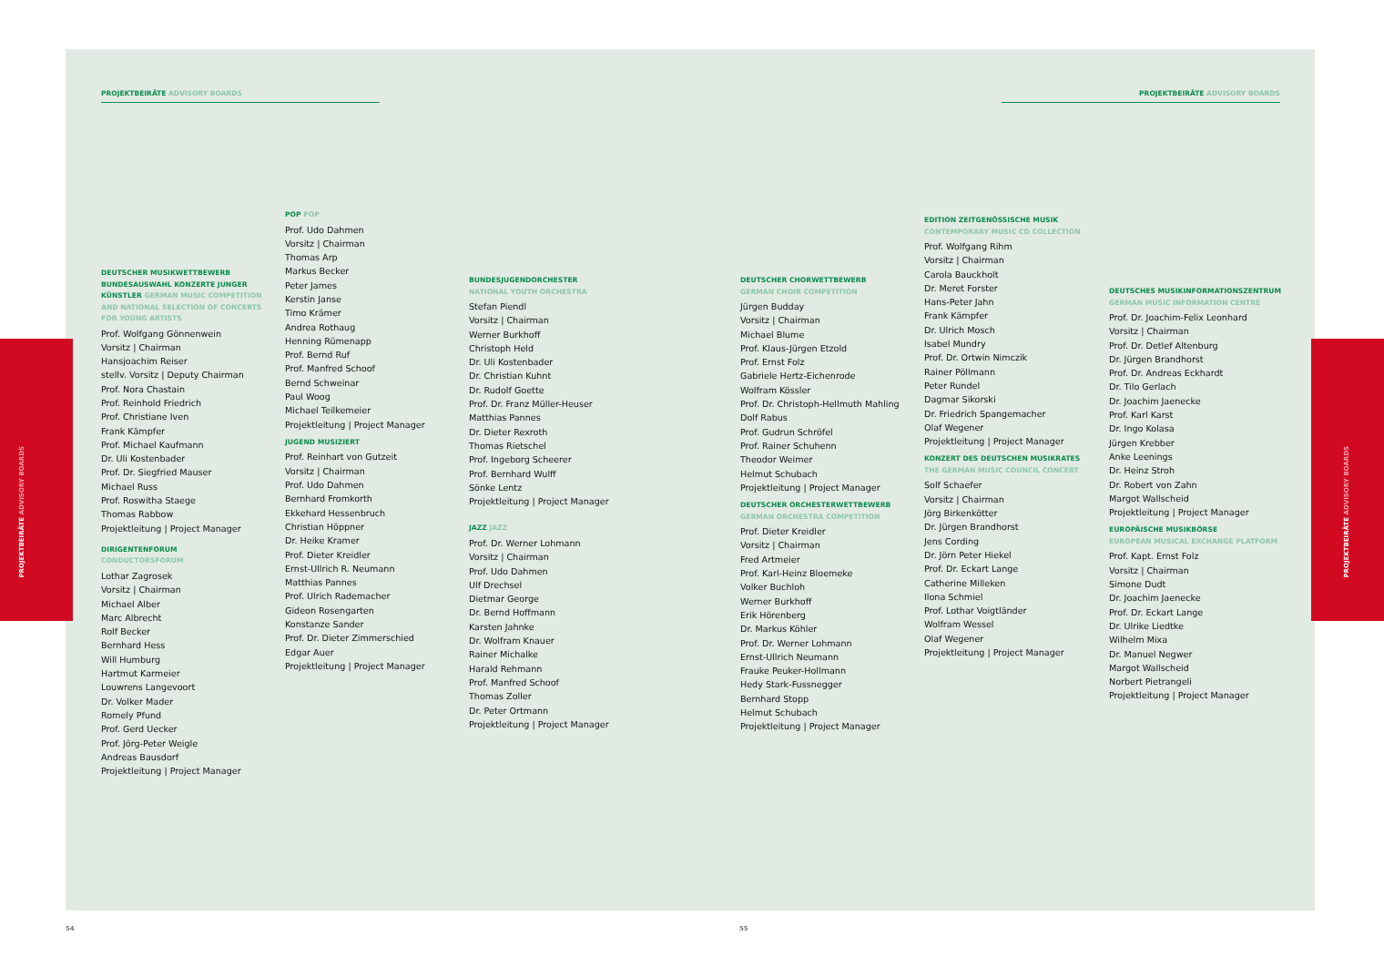PROJEKTBEIRÄTE ADVISORY BOARDS
PROJEKTBEIRÄTE ADVISORY BOARDS
PROJEKTBEIRÄTE ADVISORY BOARDS PROJEKTBEIRÄTE ADVISORY BOARDS
DEUTSCHER MUSIKWETTBEWERB BUNDESAUSWAHL KONZERTE JUNGER KÜNSTLER GERMAN MUSIC COMPETITION AND NATIONAL SELECTION OF CONCERTS FOR YOUNG ARTISTS
Prof. Wolfgang Gönnenwein
Vorsitz | Chairman
Hansjoachim Reiser
stellv. Vorsitz | Deputy Chairman
Prof. Nora Chastain
Prof. Reinhold Friedrich
Prof. Christiane Iven
Frank Kämpfer
Prof. Michael Kaufmann
Dr. Uli Kostenbader
Prof. Dr. Siegfried Mauser
Michael Russ
Prof. Roswitha Staege
Thomas Rabbow
Projektleitung | Project Manager
DIRIGENTENFORUM
CONDUCTORSFORUM
Lothar Zagrosek
Vorsitz | Chairman
Michael Alber
Marc Albrecht
Rolf Becker
Bernhard Hess
Will Humburg
Hartmut Karmeier
Louwrens Langevoort
Dr. Volker Mader
Romely Pfund
Prof. Gerd Uecker
Prof. Jörg-Peter Weigle
Andreas Bausdorf
Projektleitung | Project Manager
POP POP
Prof. Udo Dahmen
Vorsitz | Chairman
Thomas Arp
Markus Becker
Peter James
Kerstin Janse
Timo Krämer
Andrea Rothaug
Henning Rümenapp
Prof. Bernd Ruf
Prof. Manfred Schoof
Bernd Schweinar
Paul Woog
Michael Teilkemeier
Projektleitung | Project Manager
JUGEND MUSIZIERT
Prof. Reinhart von Gutzeit
Vorsitz | Chairman
Prof. Udo Dahmen
Bernhard Fromkorth
Ekkehard Hessenbruch
Christian Höppner
Dr. Heike Kramer
Prof. Dieter Kreidler
Ernst-Ullrich R. Neumann
Matthias Pannes
Prof. Ulrich Rademacher
Gideon Rosengarten
Konstanze Sander
Prof. Dr. Dieter Zimmerschied
Edgar Auer
Projektleitung | Project Manager
BUNDESJUGENDORCHESTER
NATIONAL YOUTH ORCHESTRA
Stefan Piendl
Vorsitz | Chairman
Werner Burkhoff
Christoph Held
Dr. Uli Kostenbader
Dr. Christian Kuhnt
Dr. Rudolf Goette
Prof. Dr. Franz Müller-Heuser
Matthias Pannes
Dr. Dieter Rexroth
Thomas Rietschel
Prof. Ingeborg Scheerer
Prof. Bernhard Wulff
Sönke Lentz
Projektleitung | Project Manager
JAZZ JAZZ
Prof. Dr. Werner Lohmann
Vorsitz | Chairman
Prof. Udo Dahmen
Ulf Drechsel
Dietmar George
Dr. Bernd Hoffmann
Karsten Jahnke
Dr. Wolfram Knauer
Rainer Michalke
Harald Rehmann
Prof. Manfred Schoof
Thomas Zoller
Dr. Peter Ortmann
Projektleitung | Project Manager
DEUTSCHER CHORWETTBEWERB
GERMAN CHOIR COMPETITION
Jürgen Budday
Vorsitz | Chairman
Michael Blume
Prof. Klaus-Jürgen Etzold
Prof. Ernst Folz
Gabriele Hertz-Eichenrode
Wolfram Kössler
Prof. Dr. Christoph-Hellmuth Mahling
Dolf Rabus
Prof. Gudrun Schröfel
Prof. Rainer Schuhenn
Theodor Weimer
Helmut Schubach
Projektleitung | Project Manager
DEUTSCHER ORCHESTERWETTBEWERB
GERMAN ORCHESTRA COMPETITION
Prof. Dieter Kreidler
Vorsitz | Chairman
Fred Artmeier
Prof. Karl-Heinz Bloemeke
Volker Buchloh
Werner Burkhoff
Erik Hörenberg
Dr. Markus Köhler
Prof. Dr. Werner Lohmann
Ernst-Ullrich Neumann
Frauke Peuker-Hollmann
Hedy Stark-Fussnegger
Bernhard Stopp
Helmut Schubach
Projektleitung | Project Manager
EDITION ZEITGENÖSSISCHE MUSIK
CONTEMPORARY MUSIC CD COLLECTION
Prof. Wolfgang Rihm
Vorsitz | Chairman
Carola Bauckholt
Dr. Meret Forster
Hans-Peter Jahn
Frank Kämpfer
Dr. Ulrich Mosch
Isabel Mundry
Prof. Dr. Ortwin Nimczik
Rainer Pöllmann
Peter Rundel
Dagmar Sikorski
Dr. Friedrich Spangemacher
Olaf Wegener
Projektleitung | Project Manager
KONZERT DES DEUTSCHEN MUSIKRATES
THE GERMAN MUSIC COUNCIL CONCERT
Solf Schaefer
Vorsitz | Chairman
Jörg Birkenkötter
Dr. Jürgen Brandhorst
Jens Cording
Dr. Jörn Peter Hiekel
Prof. Dr. Eckart Lange
Catherine Milleken
Ilona Schmiel
Prof. Lothar Voigtländer
Wolfram Wessel
Olaf Wegener
Projektleitung | Project Manager
DEUTSCHES MUSIKINFORMATIONSZENTRUM
GERMAN MUSIC INFORMATION CENTRE
Prof. Dr. Joachim-Felix Leonhard
Vorsitz | Chairman
Prof. Dr. Detlef Altenburg
Dr. Jürgen Brandhorst
Prof. Dr. Andreas Eckhardt
Dr. Tilo Gerlach
Dr. Joachim Jaenecke
Prof. Karl Karst
Dr. Ingo Kolasa
Jürgen Krebber
Anke Leenings
Dr. Heinz Stroh
Dr. Robert von Zahn
Margot Wallscheid
Projektleitung | Project Manager
EUROPÄISCHE MUSIKBÖRSE
EUROPEAN MUSICAL EXCHANGE PLATFORM
Prof. Kapt. Ernst Folz
Vorsitz | Chairman
Simone Dudt
Dr. Joachim Jaenecke
Prof. Dr. Eckart Lange
Dr. Ulrike Liedtke
Wilhelm Mixa
Dr. Manuel Negwer
Margot Wallscheid
Norbert Pietrangeli
Projektleitung | Project Manager
54 55